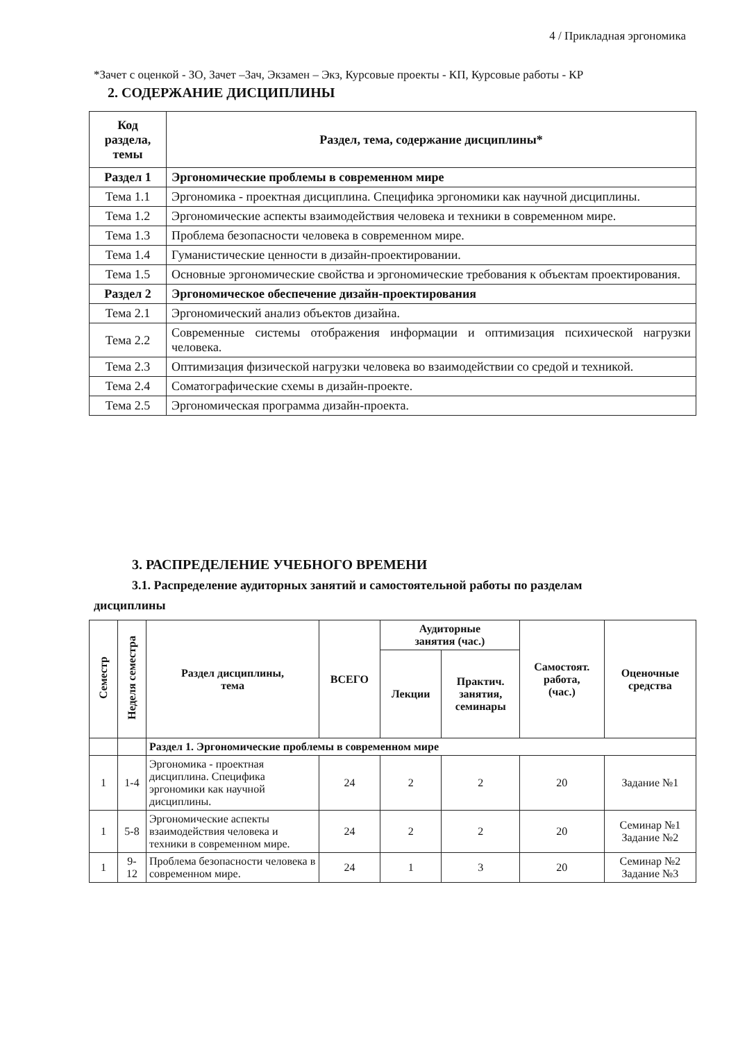4 / Прикладная эргономика
*Зачет с оценкой - ЗО, Зачет –Зач, Экзамен – Экз, Курсовые проекты - КП, Курсовые работы - КР
2. СОДЕРЖАНИЕ ДИСЦИПЛИНЫ
| Код раздела, темы | Раздел, тема, содержание дисциплины* |
| --- | --- |
| Раздел 1 | Эргономические проблемы в современном мире |
| Тема 1.1 | Эргономика - проектная дисциплина. Специфика эргономики как научной дисциплины. |
| Тема 1.2 | Эргономические аспекты взаимодействия человека и техники в современном мире. |
| Тема 1.3 | Проблема безопасности человека в современном мире. |
| Тема 1.4 | Гуманистические ценности в дизайн-проектировании. |
| Тема 1.5 | Основные эргономические свойства и эргономические требования к объектам проектирования. |
| Раздел 2 | Эргономическое обеспечение дизайн-проектирования |
| Тема 2.1 | Эргономический анализ объектов дизайна. |
| Тема 2.2 | Современные системы отображения информации и оптимизация психической нагрузки человека. |
| Тема 2.3 | Оптимизация физической нагрузки человека во взаимодействии со средой и техникой. |
| Тема 2.4 | Соматографические схемы в дизайн-проекте. |
| Тема 2.5 | Эргономическая программа дизайн-проекта. |
3. РАСПРЕДЕЛЕНИЕ УЧЕБНОГО ВРЕМЕНИ
3.1. Распределение аудиторных занятий и самостоятельной работы по разделам
дисциплины
| Семестр | Неделя семестра | Раздел дисциплины, тема | ВСЕГО | Аудиторные занятия (час.) | | Самостоят. работа, (час.) | Оценочные средства |
| --- | --- | --- | --- | --- | --- | --- | --- |
| | | | | Лекции | Практич. занятия, семинары | | |
| | | Раздел 1. Эргономические проблемы в современном мире | | | | | |
| 1 | 1-4 | Эргономика - проектная дисциплина. Специфика эргономики как научной дисциплины. | 24 | 2 | 2 | 20 | Задание №1 |
| 1 | 5-8 | Эргономические аспекты взаимодействия человека и техники в современном мире. | 24 | 2 | 2 | 20 | Семинар №1 Задание №2 |
| 1 | 9- 12 | Проблема безопасности человека в современном мире. | 24 | 1 | 3 | 20 | Семинар №2 Задание №3 |